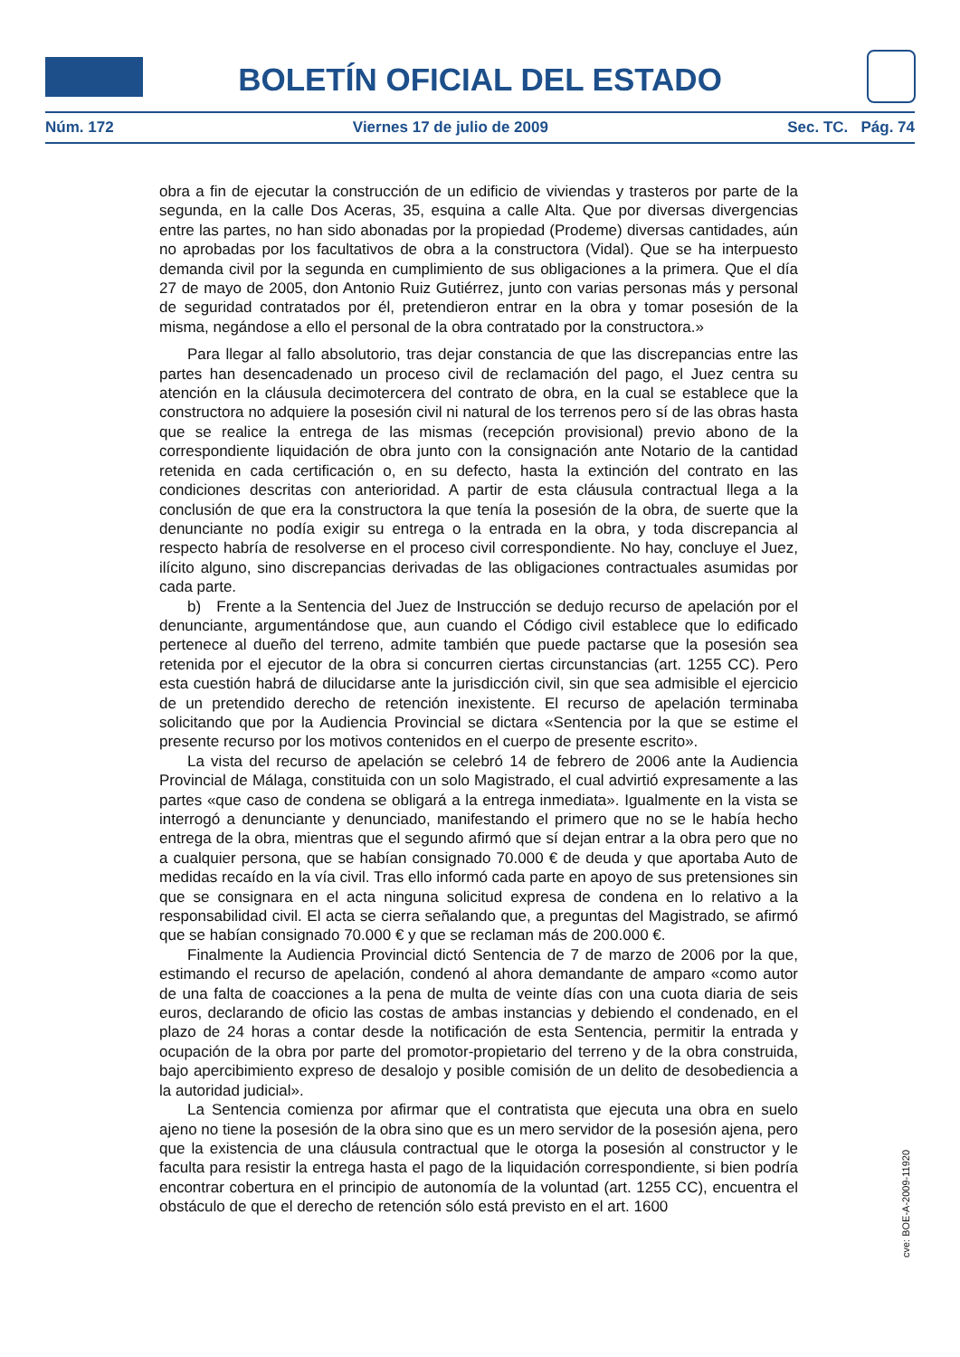BOLETÍN OFICIAL DEL ESTADO
Núm. 172 Viernes 17 de julio de 2009 Sec. TC. Pág. 74
obra a fin de ejecutar la construcción de un edificio de viviendas y trasteros por parte de la segunda, en la calle Dos Aceras, 35, esquina a calle Alta. Que por diversas divergencias entre las partes, no han sido abonadas por la propiedad (Prodeme) diversas cantidades, aún no aprobadas por los facultativos de obra a la constructora (Vidal). Que se ha interpuesto demanda civil por la segunda en cumplimiento de sus obligaciones a la primera. Que el día 27 de mayo de 2005, don Antonio Ruiz Gutiérrez, junto con varias personas más y personal de seguridad contratados por él, pretendieron entrar en la obra y tomar posesión de la misma, negándose a ello el personal de la obra contratado por la constructora.»
Para llegar al fallo absolutorio, tras dejar constancia de que las discrepancias entre las partes han desencadenado un proceso civil de reclamación del pago, el Juez centra su atención en la cláusula decimotercera del contrato de obra, en la cual se establece que la constructora no adquiere la posesión civil ni natural de los terrenos pero sí de las obras hasta que se realice la entrega de las mismas (recepción provisional) previo abono de la correspondiente liquidación de obra junto con la consignación ante Notario de la cantidad retenida en cada certificación o, en su defecto, hasta la extinción del contrato en las condiciones descritas con anterioridad. A partir de esta cláusula contractual llega a la conclusión de que era la constructora la que tenía la posesión de la obra, de suerte que la denunciante no podía exigir su entrega o la entrada en la obra, y toda discrepancia al respecto habría de resolverse en el proceso civil correspondiente. No hay, concluye el Juez, ilícito alguno, sino discrepancias derivadas de las obligaciones contractuales asumidas por cada parte.
b) Frente a la Sentencia del Juez de Instrucción se dedujo recurso de apelación por el denunciante, argumentándose que, aun cuando el Código civil establece que lo edificado pertenece al dueño del terreno, admite también que puede pactarse que la posesión sea retenida por el ejecutor de la obra si concurren ciertas circunstancias (art. 1255 CC). Pero esta cuestión habrá de dilucidarse ante la jurisdicción civil, sin que sea admisible el ejercicio de un pretendido derecho de retención inexistente. El recurso de apelación terminaba solicitando que por la Audiencia Provincial se dictara «Sentencia por la que se estime el presente recurso por los motivos contenidos en el cuerpo de presente escrito».
La vista del recurso de apelación se celebró 14 de febrero de 2006 ante la Audiencia Provincial de Málaga, constituida con un solo Magistrado, el cual advirtió expresamente a las partes «que caso de condena se obligará a la entrega inmediata». Igualmente en la vista se interrogó a denunciante y denunciado, manifestando el primero que no se le había hecho entrega de la obra, mientras que el segundo afirmó que sí dejan entrar a la obra pero que no a cualquier persona, que se habían consignado 70.000 € de deuda y que aportaba Auto de medidas recaído en la vía civil. Tras ello informó cada parte en apoyo de sus pretensiones sin que se consignara en el acta ninguna solicitud expresa de condena en lo relativo a la responsabilidad civil. El acta se cierra señalando que, a preguntas del Magistrado, se afirmó que se habían consignado 70.000 € y que se reclaman más de 200.000 €.
Finalmente la Audiencia Provincial dictó Sentencia de 7 de marzo de 2006 por la que, estimando el recurso de apelación, condenó al ahora demandante de amparo «como autor de una falta de coacciones a la pena de multa de veinte días con una cuota diaria de seis euros, declarando de oficio las costas de ambas instancias y debiendo el condenado, en el plazo de 24 horas a contar desde la notificación de esta Sentencia, permitir la entrada y ocupación de la obra por parte del promotor-propietario del terreno y de la obra construida, bajo apercibimiento expreso de desalojo y posible comisión de un delito de desobediencia a la autoridad judicial».
La Sentencia comienza por afirmar que el contratista que ejecuta una obra en suelo ajeno no tiene la posesión de la obra sino que es un mero servidor de la posesión ajena, pero que la existencia de una cláusula contractual que le otorga la posesión al constructor y le faculta para resistir la entrega hasta el pago de la liquidación correspondiente, si bien podría encontrar cobertura en el principio de autonomía de la voluntad (art. 1255 CC), encuentra el obstáculo de que el derecho de retención sólo está previsto en el art. 1600
cve: BOE-A-2009-11920